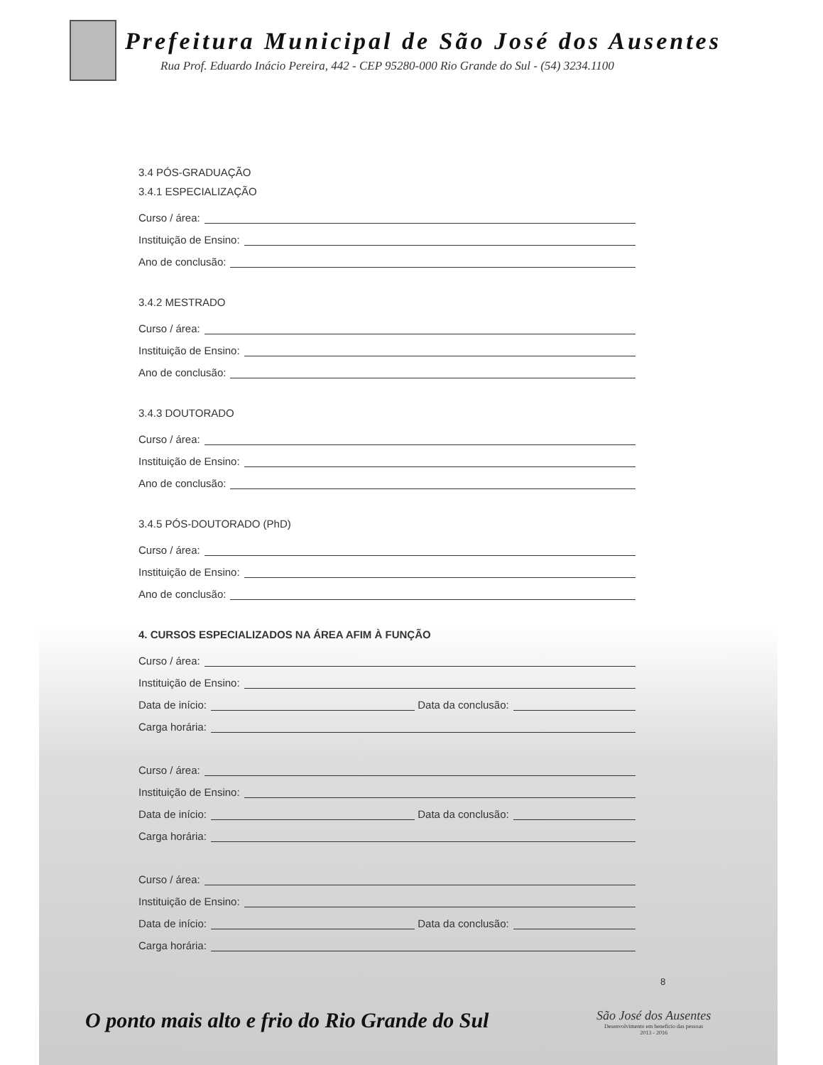Prefeitura Municipal de São José dos Ausentes
Rua Prof. Eduardo Inácio Pereira, 442 - CEP 95280-000 Rio Grande do Sul - (54) 3234.1100
3.4 PÓS-GRADUAÇÃO
3.4.1 ESPECIALIZAÇÃO
Curso / área:
Instituição de Ensino:
Ano de conclusão:
3.4.2 MESTRADO
Curso / área:
Instituição de Ensino:
Ano de conclusão:
3.4.3 DOUTORADO
Curso / área:
Instituição de Ensino:
Ano de conclusão:
3.4.5 PÓS-DOUTORADO (PhD)
Curso / área:
Instituição de Ensino:
Ano de conclusão:
4. CURSOS ESPECIALIZADOS NA ÁREA AFIM À FUNÇÃO
Curso / área:
Instituição de Ensino:
Data de início:
Data da conclusão:
Carga horária:
Curso / área:
Instituição de Ensino:
Data de início:
Data da conclusão:
Carga horária:
Curso / área:
Instituição de Ensino:
Data de início:
Data da conclusão:
Carga horária:
8
O ponto mais alto e frio do Rio Grande do Sul
São José dos Ausentes
Desenvolvimento em benefício das pessoas
2013 - 2016